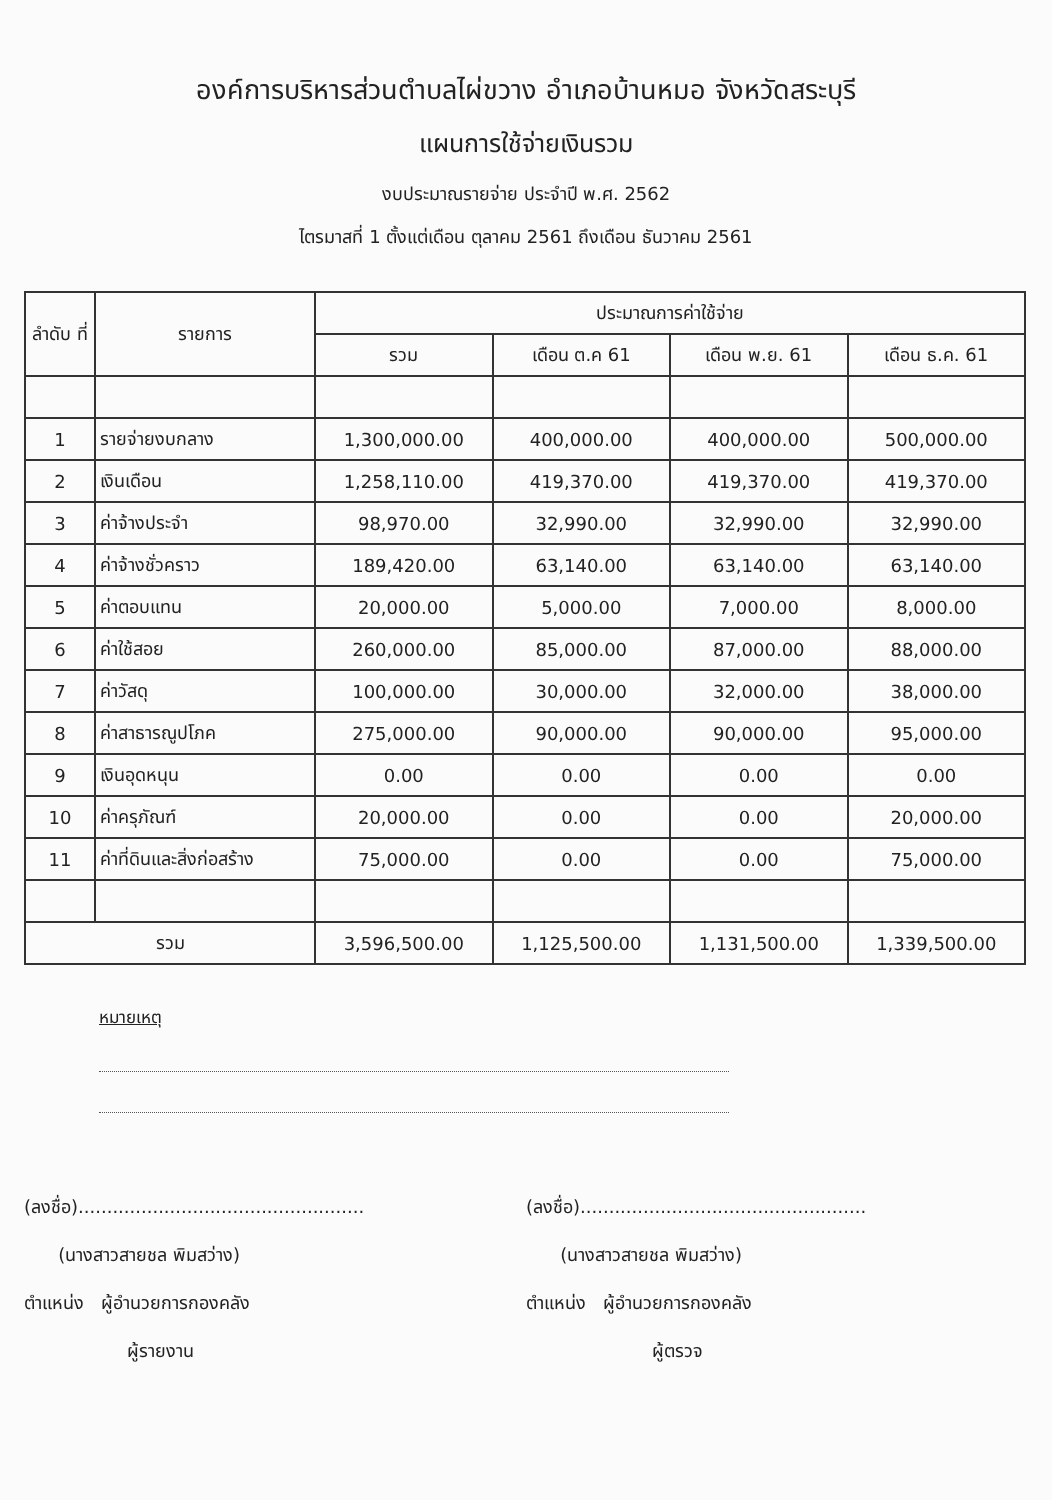องค์การบริหารส่วนตำบลไผ่ขวาง อำเภอบ้านหมอ จังหวัดสระบุรี
แผนการใช้จ่ายเงินรวม
งบประมาณรายจ่าย ประจำปี พ.ศ. 2562
ไตรมาสที่ 1 ตั้งแต่เดือน ตุลาคม 2561 ถึงเดือน ธันวาคม 2561
| ลำดับ ที่ | รายการ | ประมาณการค่าใช้จ่าย | | | |
| --- | --- | --- | --- | --- | --- |
| | | รวม | เดือน ต.ค 61 | เดือน พ.ย. 61 | เดือน ธ.ค. 61 |
| 1 | รายจ่ายงบกลาง | 1,300,000.00 | 400,000.00 | 400,000.00 | 500,000.00 |
| 2 | เงินเดือน | 1,258,110.00 | 419,370.00 | 419,370.00 | 419,370.00 |
| 3 | ค่าจ้างประจำ | 98,970.00 | 32,990.00 | 32,990.00 | 32,990.00 |
| 4 | ค่าจ้างชั่วคราว | 189,420.00 | 63,140.00 | 63,140.00 | 63,140.00 |
| 5 | ค่าตอบแทน | 20,000.00 | 5,000.00 | 7,000.00 | 8,000.00 |
| 6 | ค่าใช้สอย | 260,000.00 | 85,000.00 | 87,000.00 | 88,000.00 |
| 7 | ค่าวัสดุ | 100,000.00 | 30,000.00 | 32,000.00 | 38,000.00 |
| 8 | ค่าสาธารณูปโภค | 275,000.00 | 90,000.00 | 90,000.00 | 95,000.00 |
| 9 | เงินอุดหนุน | 0.00 | 0.00 | 0.00 | 0.00 |
| 10 | ค่าครุภัณฑ์ | 20,000.00 | 0.00 | 0.00 | 20,000.00 |
| 11 | ค่าที่ดินและสิ่งก่อสร้าง | 75,000.00 | 0.00 | 0.00 | 75,000.00 |
| รวม | | 3,596,500.00 | 1,125,500.00 | 1,131,500.00 | 1,339,500.00 |
หมายเหตุ
(ลงชื่อ)..................................................
(นางสาวสายชล พิมสว่าง)
ตำแหน่ง ผู้อำนวยการกองคลัง
ผู้รายงาน
(ลงชื่อ)..................................................
(นางสาวสายชล พิมสว่าง)
ตำแหน่ง ผู้อำนวยการกองคลัง
ผู้ตรวจ